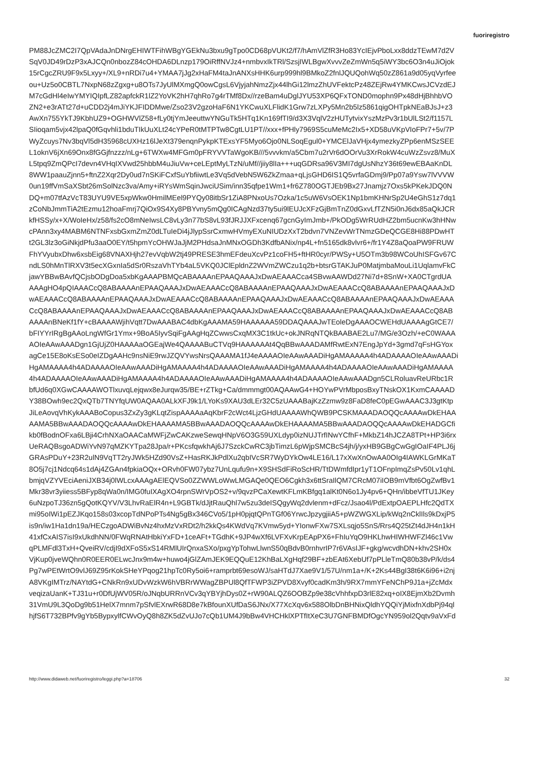fuoriregistro
PM88JcZMC2I7QpVAdaJnDNrgEHIWTFihWBgYGEkNu3bxu9gTpo0CD68pVUKt2/f7/hAmVlZfR3Ho83YcIEjvPboLxx8ddzTEwM7d2V
SqV0JD49rDzP3xAJCQn0nbozZ84cOHDA6DLnzp179OiRffNVJz4+nmbvxIkTRl/SzsjIWLBgwXvvvZeZmWn5q5iWY3bc6O3n4uJiOjok
15rCgcZRU9F9x5Lxyy+/XL9+nRDi7u4+YMAA7jJg2xHaFM4taJnANXsHHK6urp999hl9BMkoZ2fnlJQUQohWq50zZ861a9d05yqVyrfee
ou+Uz5o0CBTL7NxpN68zZgxg+u8OTs7JyUlMXmgQ0owCgsL6VjyjahNmzZjx44lhGi12lmzZhUVFektcPz48ZEjRw4YMKCwsJCVzdEJ
M7cGdHl4eIwYMYIQIpfLZ82apfckR1lZ2YoVK2hH7qhRo7g4rTMf8Dx//rzeBam4uDglJYU53XP6QFxTOND0mophn9Px48dHjBhhbVO
ZN2+e3rATt27d+uCDD2j4mJiYKJFIDDMwe/Zso23V2gzoHaF6N1YKCwuXLFlidK1Grw7zLXPy5Mn2b5lz5861qigOHTpkNEaBJsJ+z3
AwXn755YkTJ9KbhUZ9+OGHWVlZ58+fLy0tjYmJeeuttwYNGuTk5HTq1Kn169fTI9/d3X3VqlV2zHUTytvixYszMzPv3r1bUlLSt2/f1157L
SIioqam5vjx42lpaQ0fGqvhli1bduTIkUuXLt24cYPeR0tMTPTw8CgtLU1PT//xxx+fPHly7969S5cuMeMc2Ix5+XD58uVKpVIoFPr7+5v/7P
WyZcuys7Nv3bqVl5dH35968cUXHz16lJeXt379enqnPykpKTExsYF5Myo6Ojo0NLSoqEgul0+YMCElJaVHjx4ymezkyZPp6enMSzSEE
L1oknV6jXn69Onx8fGGjfnzzz/nLg+6TWXw4MFGm0pFRYVVTaWgoKB///5vvvkm/a5Cbm7u2rVr6dOOrVu3XrRokW4cuWzZsvz8/MuX
L5tpq9ZmQPcI7devn4VHqIXVwd25hbbM4uJiuVw+ceLEptMyLTzN/uMf//jiiy8lIa+++uqGDRsa96V3MI7dgUsNhzY36t69ewEBAaKnDL
8WW1paauZjnn5+ftnZ2Xqr2Dy0ud7nSKiFCxfSuYbfiiwtLe3Vq5dVebN5W6ZkZmaa+qLjsGHD6IS1Q5vrfaGDmj9/Pp07a9Ysw7lVVVW
0un19ffVmSaXSbt26mSolNzc3va/Amy+iRYsWmSqinJwciUSim/inn35qfpe1Wm1+fr6Z780OGTJEb9Bx27Jnamjz7Oxs5kPKekJDQ0N
DQ+m07tfAzVcT83UYU9VE5xpWkw0HmilMEel9PYQy08itbSr1ZiA8PNxoUs7Ozka/1c5uW6VsOEK1Np1bmKHNrSp2U4eGhS1z7dq1
zCoNbJmmTiA2tEzmu12hoaFmrj7QiOx9S4Xy8PBYvny5mQg0ICAgNzd37ty5ui9lEUJcXFzGjBmTnZ0dGxvLfTZN5i0nJ6dx85aQkJCR
kfHSSy/x+X/WoIeHx/z58/fs2cO8mNeIwsLC8vLy3n77bS8vL93fJRJJXFxcenq67gcnGyImJmb+/PkODg5WrRUdHZ2bm5ucnKw3hHNw
cPAnn3xy4MABM6NTNFxsbGxmZmZ0dLTuIeDi4jJlypSsrCxmwHVmyEXuNIUDzXxT2bdvn7VNZevWrTNmzGDeQCGE8Hi88PDwHT
t2GL3lz3oGiNkjdPfu3aaO0EY/t5hpmYcOHWJaJjM2PHdsaJnMNxOGDh3KdfbANix/np4L+fn5165dk8vlvr6+/fr1Y4Z8aQoaPW9FRUW
FhYVyubxDhw6xsbEig68VNAXHjh27evVqbW2tj49PRESE3hmEFdeuXcvPz1coFH5+ftHR0cyr/PWSy+U5OTm3b98WCoUhISFGv67C
ndLS0hMnTlRXV3t5ecXGxnIa5dSr0RszaVhTYb4aL5VKQ0JClEpldnZ2WVmZWCzu1q2b+btsrGTAKJuP0MatjmbaMouLi1UqlamvFkC
jawYBBwBAvfQCjsbODgDoa5xbKgAAAPBMQcABAAAAnEPAAQAAAJxDwAEAAACca4SBvwAAWDd27Ni7d+8SnW+XA0CTgrdUA
AAAgHO4pQIAAACcQ8ABAAAAnEPAAQAAAJxDwAEAAACcQ8ABAAAAnEPAAQAAAJxDwAEAAACcQ8ABAAAAnEPAAQAAAJxD
wAEAAACcQ8ABAAAAnEPAAQAAAJxDwAEAAACcQ8ABAAAAnEPAAQAAAJxDwAEAAACcQ8ABAAAAnEPAAQAAAJxDwAEAAA
CcQ8ABAAAAnEPAAQAAAJxDwAEAAACcQ8ABAAAAnEPAAQAAAJxDwAEAAACcQ8ABAAAAnEPAAQAAAJxDwAEAAACcQ8AB
AAAAnBNeKf1fY+cBAAAAWjihVqtt7DwAAABAC4dbKgAAAMA59HAAAAAA59DDAQAAAJwTEoleDgAAAOCWEHdUAAAAgGtCE7/
bFIYYrIRgBgAAoLngWfGr1Ymx+9BoA5IyvSqiFgAAgHqZCwwsCxqMX3C1tkUc+okJNRqNTQkBAABAE2Lu7/MG/e3Ozh/+eC0WAAA
AOIeAAwAAADgn1GjUjZ0HAAAAaOGEajWe4QAAAABuCTVq9HAAAAAAt4QqBBwAAADAMfRwtExN7EngJpYd+3gmd7qFsHGYox
agCe15E8oKsESo0eIZDgAAHc9nsNiE9rwJZQVYwsNrsQAAAMA1fJ4eAAAAOIeAAwAAADiHgAMAAAAA4h4ADAAAAOIeAAwAAADi
HgAMAAAA4h4ADAAAAOIeAAwAAADiHgAMAAAA4h4ADAAAAOIeAAwAAADiHgAMAAAA4h4ADAAAAOIeAAwAAADiHgAMAAAA
4h4ADAAAAOIeAAwAAADiHgAMAAAA4h4ADAAAAOIeAAwAAADiHgAMAAAA4h4ADAAAAOIeAAwAAADgn5CLRoluavReURbc1R
bfUd6q0XGwCAAAAWOTlxuvqLejqwx8eJurqw35/BE+rZTkg+Ca/dmmmgt00AQAAwG4+HOYwPVrMbposBxyTNskOX1KxmCAAAAD
Y38BOwh9ec2QxQTb7TNYfqUW0AQAA0ALkXFJ9k1/LYoKs9XAU3dLEr32C5zUAAABajKzZzmw9z8FaD8feC0pEGwAAAC3J3gtKtp
JiLeAovqVhKykAAABoCopus3ZxZy3gKLqtZispAAAAaAqKbrF2cWct4LjzGHdUAAAAWhQWB9PCSKMAAADAOQQcAAAAwDkEHAA
AAMA5BBwAAADAOQQcAAAAwDkEHAAAAMA5BBwAAADAOQQcAAAAwDkEHAAAAMA5BBwAAADAOQQcAAAAwDkEHADGCfi
kb0fBodnOFxa6LBji4CrhNXaOAACaMWFjZwCAKzweSewqHNpV6O3G59UXLdyp0izNUJTrfINwYCfhF+MkbZ14hJCZA8TPt+HP3i6rx
UeRAQBsgoADWiYvN97qMZKYTpa28Jpa/r+PKcsfqwkhAj6J7SzckCwRC3jbTimzL6pWjpSMCBcS4jh/j/yxHB9GBgCwGgIOaIF4PLJ6j
GRAsPDuY+23R2ulN9VqTT2ryJWk5HZd90VsZ+HasRKJkPdlXu2qbIVcSR7WyDYkOw4LE16/L17xXwXnOwAA0OIg4IAWKLGrMKaT
8O5j7cj1Ndcq64s1dAj4ZGAn4fpkiaOQx+ORvh0FW07ybz7UnLqufu9n+X9SHSdFiRoScHR/TtDWmfdIpr1yT1OFnpImqZsPv50Lv1qhL
bmjqVZYVEciAeniJXB34j0lWLcxAAAgAElEQVSo0ZZWWLoWwLMGAQe0QEO6Cgkh3x6ttSraIlQM7CRcM07iIOB9mVfbt6OgZwfBv1
Mkr38vr3yiiess5BFyp8qWa0n/IMG0fuIXAgXO4rpnSWrVpOS2+v/9qvzPCaXewtKFLmKBfgq1alKt0N6o1Jy4pv6+QHn/ibbeVfTU1JKey
6uNzpoTJ36zn5gQotKQYV/V3LhvRaElR4n+L9GBTk/dJjtRauQhl7w5zu3deISQgyWq2dvlenm+dFcz/Jsao4l/PdExtpOAEPLHfc2QdTX
mi95oIWi1pEZJKqo158s03xcopTdNPoPTs4Ng5gBx346CVo5/1pH0pjqtQPnTGf06YrwcJpzygjiiA5+pWZWGXLip/kWq2nCklIls9kDxjP5
is9n/iw1Ha1dn19a/HECzgoADWiBvNz4hxMzVxRDt2/h2kkQs4KWdVq7KVmw5yd+YIonwFXw7SXLsqjo5SnS/Rrs4Q25tZt4dJH4n1kH
41xfCxAIS7isI9xUkdhNN/0FWqRNAtHbkiYxFD+1ceAFt+TGdhK+9JP4wXf6LVFXvKrpEApPX6+FhIuYqO9HKLhwHIWHWFZl46c1Vw
qPLMFdl3TxH+QveiRV/cdjI9dXFoS5xS14RMlUIrQnxaSXo/pxgYpTohwLlwnS50qBdvB0rnhvrIP7r6VAsIJF+gkg/wcvdhDN+khv2SH0x
VjKup0jveWQhn0R0EER0ELwcJnx9m4w+huwo4jGlZAmJEK9EQQuE12KhBaLXgHqf29BF+zbEAt6XebUf7pPLleTmQ80b38vP/k/ds4
Pg7wPEtWrtO9vlJ69Z95rKokSHeYPqog21hpTc0Ry5oi6+ramprbt69esoWJ/saHTdJ7Xae9V1/57U/nm1a+/K+2Ks44BgI38t6K6i96+i2nj
A8VKgIMTrz/NAYtdG+CNkRn9xUDvWzkW6hVBRrWWagZBPUl8QfTFWP3iZPVD8Xvyf0cadKm3h/9RX7mmYFeNChP9J1a+jZcMdx
veqizaUanK+TJ31u+r0DfUjWV05R/oJNqbURRnVCv3qYBYjhDys0Z+rW90ALQZ6OOBZp9e38cVhhfxpD3rlE82xq+oIX8EjmXb2Dvmh
31VmU9L3QoDg9b51HelX7mnm7pSfvlEXrwR68D8e7kBfounXUfDaS6JNx/X77XcXqv6x588OlbDnBHNixQldhYQQiYjMixfnXdbPj94ql
hjfS6T732BPfv9gYb5BypxylfCWvOyQ8h8ZK5dZvUJo7cQb1UM4J9bBw4VHCHklXPTfItXeC3U7GNFBMDfOgcYN959ol2Qqtv9aVxFd
http://www.didaweb.net/fuoriregistro/leggi.php?a=18706 32